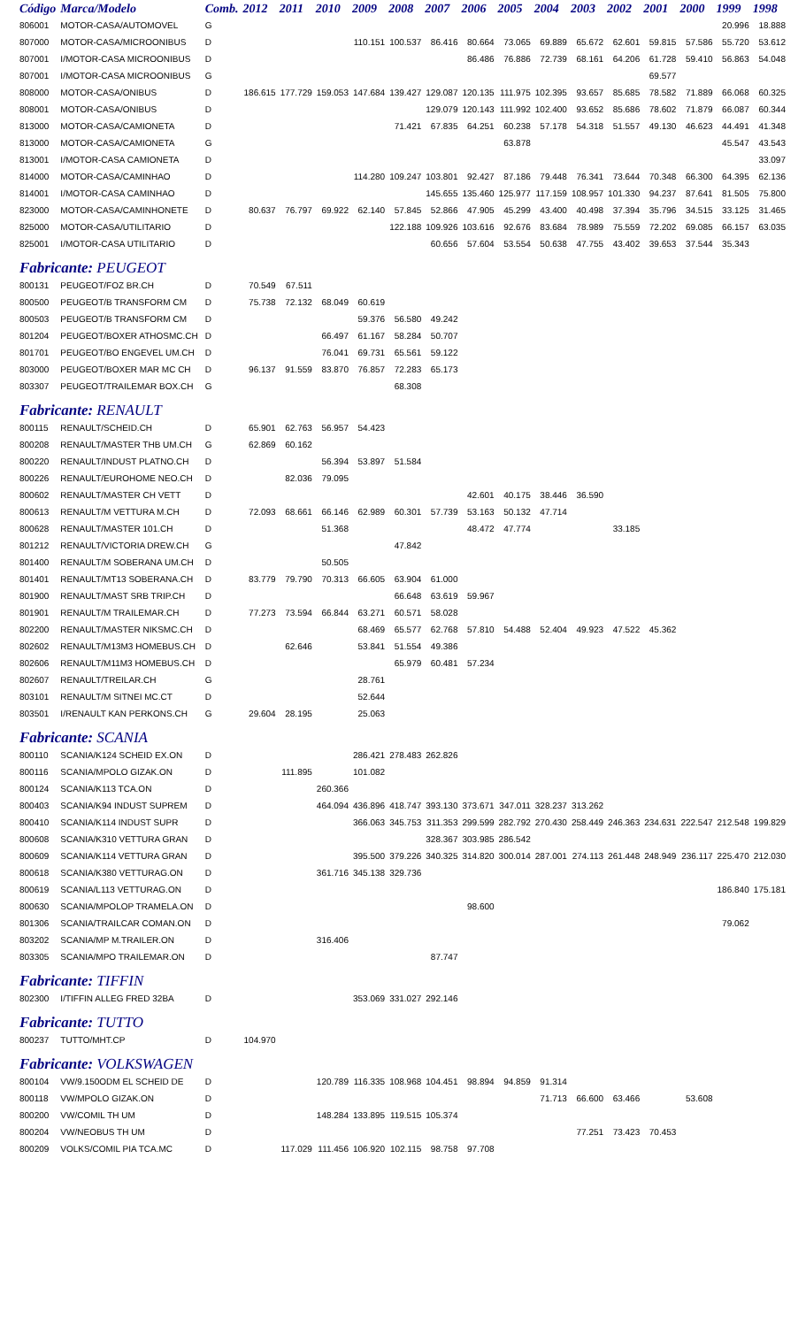| Código | Marca/Modelo | Comb. | 2012 | 2011 | 2010 | 2009 | 2008 | 2007 | 2006 | 2005 | 2004 | 2003 | 2002 | 2001 | 2000 | 1999 | 1998 |
| --- | --- | --- | --- | --- | --- | --- | --- | --- | --- | --- | --- | --- | --- | --- | --- | --- | --- |
| 806001 | MOTOR-CASA/AUTOMOVEL | G | | | | | | | | | | | | | | 20.996 | 18.888 |
| 807000 | MOTOR-CASA/MICROONIBUS | D | | | | 110.151 | 100.537 | 86.416 | 80.664 | 73.065 | 69.889 | 65.672 | 62.601 | 59.815 | 57.586 | 55.720 | 53.612 |
| 807001 | I/MOTOR-CASA MICROONIBUS | D | | | | | | | 86.486 | 76.886 | 72.739 | 68.161 | 64.206 | 61.728 | 59.410 | 56.863 | 54.048 |
| 807001 | I/MOTOR-CASA MICROONIBUS | G | | | | | | | | | | | | 69.577 | | | |
| 808000 | MOTOR-CASA/ONIBUS | D | 186.615 | 177.729 | 159.053 | 147.684 | 139.427 | 129.087 | 120.135 | 111.975 | 102.395 | 93.657 | 85.685 | 78.582 | 71.889 | 66.068 | 60.325 |
| 808001 | MOTOR-CASA/ONIBUS | D | | | | | | 129.079 | 120.143 | 111.992 | 102.400 | 93.652 | 85.686 | 78.602 | 71.879 | 66.087 | 60.344 |
| 813000 | MOTOR-CASA/CAMIONETA | D | | | | | 71.421 | 67.835 | 64.251 | 60.238 | 57.178 | 54.318 | 51.557 | 49.130 | 46.623 | 44.491 | 41.348 |
| 813000 | MOTOR-CASA/CAMIONETA | G | | | | | | | | 63.878 | | | | | | 45.547 | 43.543 |
| 813001 | I/MOTOR-CASA CAMIONETA | D | | | | | | | | | | | | | | | 33.097 |
| 814000 | MOTOR-CASA/CAMINHAO | D | | | | 114.280 | 109.247 | 103.801 | 92.427 | 87.186 | 79.448 | 76.341 | 73.644 | 70.348 | 66.300 | 64.395 | 62.136 |
| 814001 | I/MOTOR-CASA CAMINHAO | D | | | | | | 145.655 | 135.460 | 125.977 | 117.159 | 108.957 | 101.330 | 94.237 | 87.641 | 81.505 | 75.800 |
| 823000 | MOTOR-CASA/CAMINHONETE | D | 80.637 | 76.797 | 69.922 | 62.140 | 57.845 | 52.866 | 47.905 | 45.299 | 43.400 | 40.498 | 37.394 | 35.796 | 34.515 | 33.125 | 31.465 |
| 825000 | MOTOR-CASA/UTILITARIO | D | | | | | 122.188 | 109.926 | 103.616 | 92.676 | 83.684 | 78.989 | 75.559 | 72.202 | 69.085 | 66.157 | 63.035 |
| 825001 | I/MOTOR-CASA UTILITARIO | D | | | | | | 60.656 | 57.604 | 53.554 | 50.638 | 47.755 | 43.402 | 39.653 | 37.544 | 35.343 | |
| Fabricante: PEUGEOT | | | | | | | | | | | | | | | | | |
| 800131 | PEUGEOT/FOZ BR.CH | D | 70.549 | 67.511 | | | | | | | | | | | | | |
| 800500 | PEUGEOT/B TRANSFORM CM | D | 75.738 | 72.132 | 68.049 | 60.619 | | | | | | | | | | | |
| 800503 | PEUGEOT/B TRANSFORM CM | D | | | | 59.376 | 56.580 | 49.242 | | | | | | | | | |
| 801204 | PEUGEOT/BOXER ATHOSMC.CH | D | | | 66.497 | 61.167 | 58.284 | 50.707 | | | | | | | | | |
| 801701 | PEUGEOT/BO ENGEVEL UM.CH | D | | | 76.041 | 69.731 | 65.561 | 59.122 | | | | | | | | | |
| 803000 | PEUGEOT/BOXER MAR MC CH | D | 96.137 | 91.559 | 83.870 | 76.857 | 72.283 | 65.173 | | | | | | | | | |
| 803307 | PEUGEOT/TRAILEMAR BOX.CH | G | | | | | 68.308 | | | | | | | | | | |
| Fabricante: RENAULT | | | | | | | | | | | | | | | | | |
| 800115 | RENAULT/SCHEID.CH | D | 65.901 | 62.763 | 56.957 | 54.423 | | | | | | | | | | | |
| 800208 | RENAULT/MASTER THB UM.CH | G | 62.869 | 60.162 | | | | | | | | | | | | | |
| 800220 | RENAULT/INDUST PLATNO.CH | D | | | 56.394 | 53.897 | 51.584 | | | | | | | | | | |
| 800226 | RENAULT/EUROHOME NEO.CH | D | | 82.036 | 79.095 | | | | | | | | | | | | |
| 800602 | RENAULT/MASTER CH VETT | D | | | | | | | 42.601 | 40.175 | 38.446 | 36.590 | | | | | |
| 800613 | RENAULT/M VETTURA M.CH | D | 72.093 | 68.661 | 66.146 | 62.989 | 60.301 | 57.739 | 53.163 | 50.132 | 47.714 | | | | | | |
| 800628 | RENAULT/MASTER 101.CH | D | | | 51.368 | | | | 48.472 | 47.774 | | | 33.185 | | | | |
| 801212 | RENAULT/VICTORIA DREW.CH | G | | | | | 47.842 | | | | | | | | | | |
| 801400 | RENAULT/M SOBERANA UM.CH | D | | | 50.505 | | | | | | | | | | | | |
| 801401 | RENAULT/MT13 SOBERANA.CH | D | 83.779 | 79.790 | 70.313 | 66.605 | 63.904 | 61.000 | | | | | | | | | |
| 801900 | RENAULT/MAST SRB TRIP.CH | D | | | | | 66.648 | 63.619 | 59.967 | | | | | | | | |
| 801901 | RENAULT/M TRAILEMAR.CH | D | 77.273 | 73.594 | 66.844 | 63.271 | 60.571 | 58.028 | | | | | | | | | |
| 802200 | RENAULT/MASTER NIKSMC.CH | D | | | | 68.469 | 65.577 | 62.768 | 57.810 | 54.488 | 52.404 | 49.923 | 47.522 | 45.362 | | | |
| 802602 | RENAULT/M13M3 HOMEBUS.CH | D | | 62.646 | | 53.841 | 51.554 | 49.386 | | | | | | | | | |
| 802606 | RENAULT/M11M3 HOMEBUS.CH | D | | | | | 65.979 | 60.481 | 57.234 | | | | | | | | |
| 802607 | RENAULT/TREILAR.CH | G | | | | 28.761 | | | | | | | | | | | |
| 803101 | RENAULT/M SITNEI MC.CT | D | | | | 52.644 | | | | | | | | | | | |
| 803501 | I/RENAULT KAN PERKONS.CH | G | 29.604 | 28.195 | | 25.063 | | | | | | | | | | | |
| Fabricante: SCANIA | | | | | | | | | | | | | | | | | |
| 800110 | SCANIA/K124 SCHEID EX.ON | D | | | | 286.421 | 278.483 | 262.826 | | | | | | | | | |
| 800116 | SCANIA/MPOLO GIZAK.ON | D | | 111.895 | | 101.082 | | | | | | | | | | | |
| 800124 | SCANIA/K113 TCA.ON | D | | | 260.366 | | | | | | | | | | | | |
| 800403 | SCANIA/K94 INDUST SUPREM | D | | | 464.094 | 436.896 | 418.747 | 393.130 | 373.671 | 347.011 | 328.237 | 313.262 | | | | | |
| 800410 | SCANIA/K114 INDUST SUPR | D | | | | 366.063 | 345.753 | 311.353 | 299.599 | 282.792 | 270.430 | 258.449 | 246.363 | 234.631 | 222.547 | 212.548 | 199.829 |
| 800608 | SCANIA/K310 VETTURA GRAN | D | | | | | | 328.367 | 303.985 | 286.542 | | | | | | | |
| 800609 | SCANIA/K114 VETTURA GRAN | D | | | | 395.500 | 379.226 | 340.325 | 314.820 | 300.014 | 287.001 | 274.113 | 261.448 | 248.949 | 236.117 | 225.470 | 212.030 |
| 800618 | SCANIA/K380 VETTURAG.ON | D | | | 361.716 | 345.138 | 329.736 | | | | | | | | | | |
| 800619 | SCANIA/L113 VETTURAG.ON | D | | | | | | | | | | | | | | 186.840 | 175.181 |
| 800630 | SCANIA/MPOLOP TRAMELA.ON | D | | | | | | | 98.600 | | | | | | | | |
| 801306 | SCANIA/TRAILCAR COMAN.ON | D | | | | | | | | | | | | | | 79.062 | |
| 803202 | SCANIA/MP M.TRAILER.ON | D | | | 316.406 | | | | | | | | | | | | |
| 803305 | SCANIA/MPO TRAILEMAR.ON | D | | | | | | 87.747 | | | | | | | | | |
| Fabricante: TIFFIN | | | | | | | | | | | | | | | | | |
| 802300 | I/TIFFIN ALLEG FRED 32BA | D | | | | 353.069 | 331.027 | 292.146 | | | | | | | | | |
| Fabricante: TUTTO | | | | | | | | | | | | | | | | | |
| 800237 | TUTTO/MHT.CP | D | 104.970 | | | | | | | | | | | | | | |
| Fabricante: VOLKSWAGEN | | | | | | | | | | | | | | | | | |
| 800104 | VW/9.150ODM EL SCHEID DE | D | | | 120.789 | 116.335 | 108.968 | 104.451 | 98.894 | 94.859 | 91.314 | | | | | | |
| 800118 | VW/MPOLO GIZAK.ON | D | | | | | | | | | 71.713 | 66.600 | 63.466 | | 53.608 | | |
| 800200 | VW/COMIL TH UM | D | | | 148.284 | 133.895 | 119.515 | 105.374 | | | | | | | | | |
| 800204 | VW/NEOBUS TH UM | D | | | | | | | | | | 77.251 | 73.423 | 70.453 | | | |
| 800209 | VOLKS/COMIL PIA TCA.MC | D | | 117.029 | 111.456 | 106.920 | 102.115 | 98.758 | 97.708 | | | | | | | | |